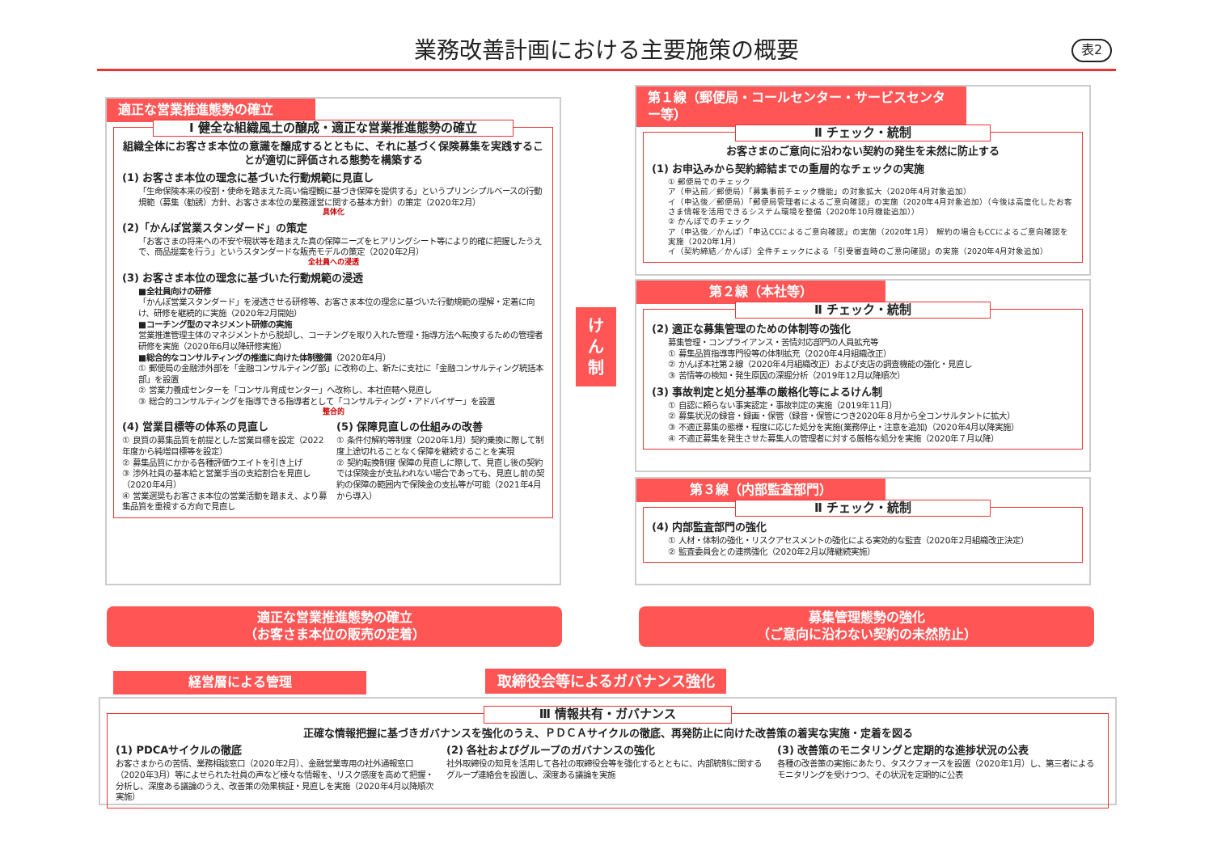業務改善計画における主要施策の概要 表2
適正な営業推進態勢の確立
Ⅰ 健全な組織風土の醸成・適正な営業推進態勢の確立
組織全体にお客さま本位の意識を醸成するとともに、それに基づく保険募集を実践することが適切に評価される態勢を構築する
(1) お客さま本位の理念に基づいた行動規範に見直し
「生命保険本来の役割・使命を踏まえた高い倫理観に基づき保障を提供する」というプリンシプルベースの行動規範（募集（勧誘）方針、お客さま本位の業務運営に関する基本方針）の策定（2020年2月）
具体化
(2)「かんぽ営業スタンダード」の策定
「お客さまの将来への不安や現状等を踏まえた真の保障ニーズをヒアリングシート等により的確に把握したうえで、商品提案を行う」というスタンダードな販売モデルの策定（2020年2月）
全社員への浸透
(3) お客さま本位の理念に基づいた行動規範の浸透
■全社員向けの研修
「かんぽ営業スタンダード」を浸透させる研修等、お客さま本位の理念に基づいた行動規範の理解・定着に向け、研修を継続的に実施（2020年2月開始）
■コーチング型のマネジメント研修の実施
営業推進管理主体のマネジメントから脱却し、コーチングを取り入れた管理・指導方法へ転換するための管理者研修を実施（2020年6月以降研修実施）
■総合的なコンサルティングの推進に向けた体制整備（2020年4月）
① 郵便局の金融渉外部を「金融コンサルティング部」に改称の上、新たに支社に「金融コンサルティング統括本部」を設置
② 営業力養成センターを「コンサル育成センター」へ改称し、本社直轄へ見直し
③ 総合的コンサルティングを指導できる指導者として「コンサルティング・アドバイザー」を設置
整合的
(4) 営業目標等の体系の見直し
① 良質の募集品質を前提とした営業目標を設定（2022年度から純増目標等を設定）
② 募集品質にかかる各種評価ウエイトを引き上げ
③ 渉外社員の基本給と営業手当の支給割合を見直し（2020年4月）
④ 営業選奨もお客さま本位の営業活動を踏まえ、より募集品質を重視する方向で見直し
(5) 保障見直しの仕組みの改善
① 条件付解約等制度（2020年1月）契約乗換に際して制度上途切れることなく保障を継続することを実現
② 契約転換制度 保障の見直しに際して、見直し後の契約では保険金が支払われない場合であっても、見直し前の契約の保障の範囲内で保険金の支払等が可能（2021年4月から導入）
け
ん
制
第１線（郵便局・コールセンター・サービスセンター等）
Ⅱ チェック・統制
お客さまのご意向に沿わない契約の発生を未然に防止する
(1) お申込みから契約締結までの重層的なチェックの実施
① 郵便局でのチェック
ア（申込前／郵便局）「募集事前チェック機能」の対象拡大（2020年4月対象追加）
イ（申込後／郵便局）「郵便局管理者によるご意向確認」の実施（2020年4月対象追加）（今後は高度化したお客さま情報を活用できるシステム環境を整備（2020年10月機能追加））
② かんぽでのチェック
ア（申込後／かんぽ）「申込CCによるご意向確認」の実施（2020年1月） 解約の場合もCCによるご意向確認を実施（2020年1月）
イ（契約締結／かんぽ）全件チェックによる「引受審査時のご意向確認」の実施（2020年4月対象追加）
第２線（本社等）
Ⅱ チェック・統制
(2) 適正な募集管理のための体制等の強化
募集管理・コンプライアンス・苦情対応部門の人員拡充等
① 募集品質指導専門役等の体制拡充（2020年4月組織改正）
② かんぽ本社第２線（2020年4月組織改正）および支店の調査機能の強化・見直し
③ 苦情等の検知・発生原因の深掘分析（2019年12月以降順次）
(3) 事故判定と処分基準の厳格化等によるけん制
① 自認に頼らない事実認定・事故判定の実施（2019年11月）
② 募集状況の録音・録画・保管（録音・保管につき2020年８月から全コンサルタントに拡大）
③ 不適正募集の態様・程度に応じた処分を実施(業務停止・注意を追加)（2020年4月以降実施）
④ 不適正募集を発生させた募集人の管理者に対する厳格な処分を実施（2020年７月以降）
第３線（内部監査部門）
Ⅱ チェック・統制
(4) 内部監査部門の強化
① 人材・体制の強化・リスクアセスメントの強化による実効的な監査（2020年2月組織改正決定）
② 監査委員会との連携強化（2020年2月以降継続実施）
適正な営業推進態勢の確立
（お客さま本位の販売の定着）
募集管理態勢の強化
（ご意向に沿わない契約の未然防止）
経営層による管理 取締役会等によるガバナンス強化
Ⅲ 情報共有・ガバナンス
正確な情報把握に基づきガバナンスを強化のうえ、ＰＤＣＡサイクルの徹底、再発防止に向けた改善策の着実な実施・定着を図る
(1) PDCAサイクルの徹底
お客さまからの苦情、業務相談窓口（2020年2月）、金融営業専用の社外通報窓口（2020年3月）等によせられた社員の声など様々な情報を、リスク感度を高めて把握・分析し、深度ある議論のうえ、改善策の効果検証・見直しを実施（2020年4月以降順次実施）
(2) 各社およびグループのガバナンスの強化
社外取締役の知見を活用して各社の取締役会等を強化するとともに、内部統制に関するグループ連絡会を設置し、深度ある議論を実施
(3) 改善策のモニタリングと定期的な進捗状況の公表
各種の改善策の実施にあたり、タスクフォースを設置（2020年1月）し、第三者によるモニタリングを受けつつ、その状況を定期的に公表